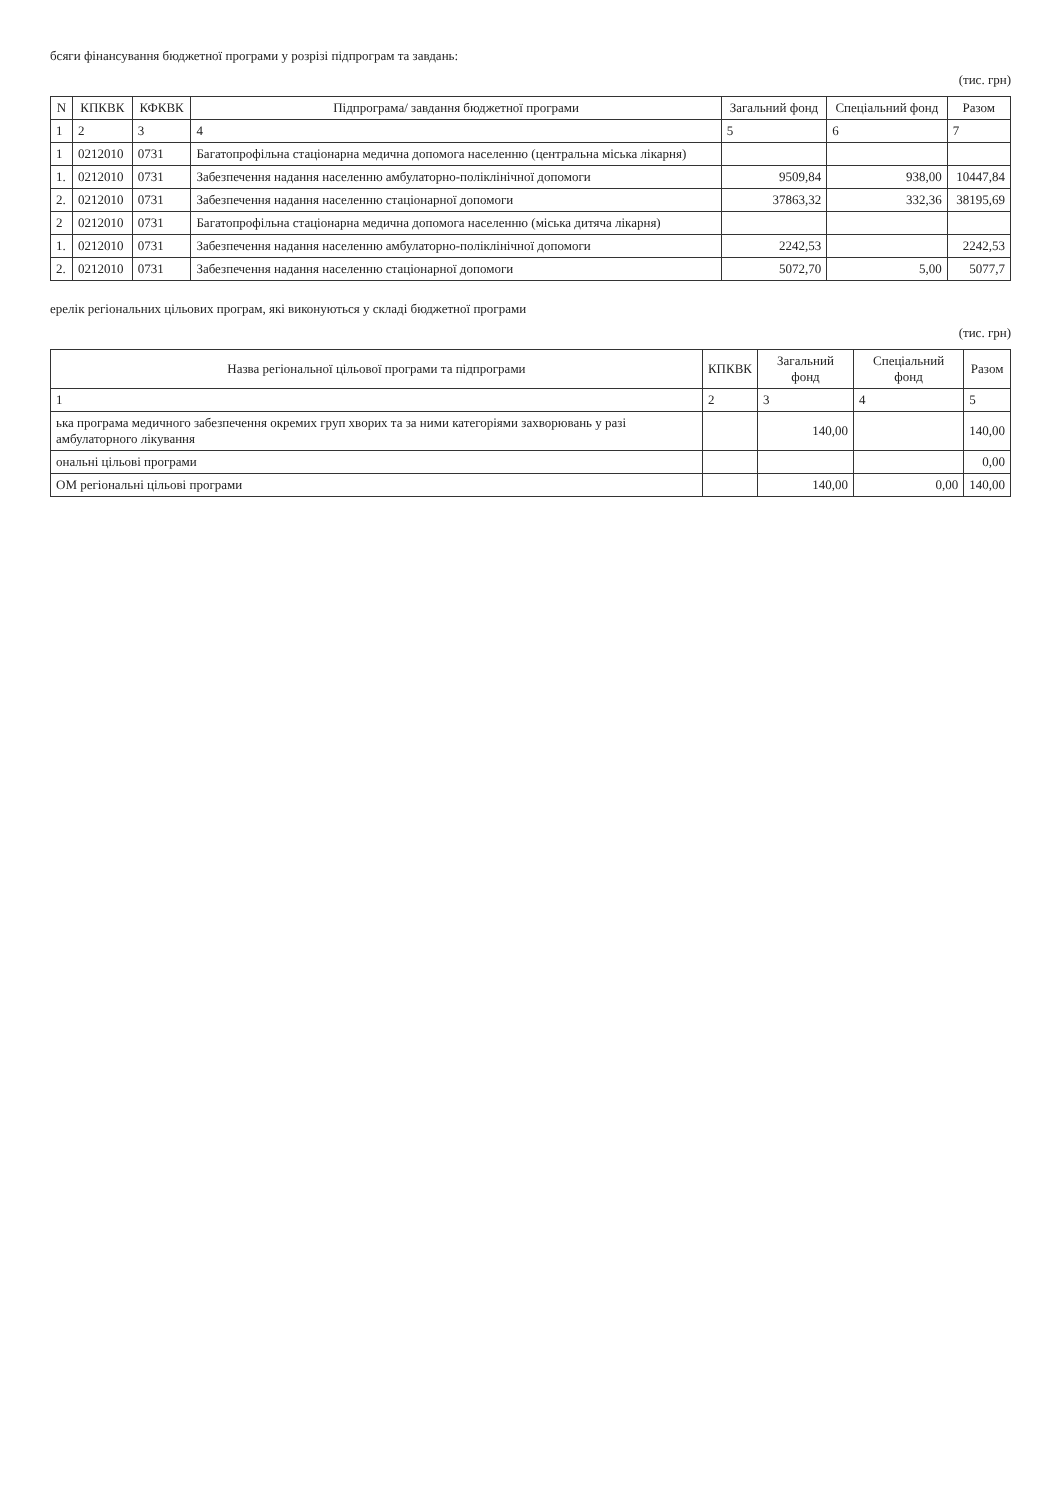бсяги фінансування бюджетної програми у розрізі підпрограм та завдань:
(тис. грн)
| N | КПКВК | КФКВК | Підпрограма/ завдання бюджетної програми | Загальний фонд | Спеціальний фонд | Разом |
| --- | --- | --- | --- | --- | --- | --- |
| 1 | 2 | 3 | 4 | 5 | 6 | 7 |
| 1 | 0212010 | 0731 | Багатопрофільна стаціонарна медична допомога населенню (центральна міська лікарня) | | | |
| 1. | 0212010 | 0731 | Забезпечення надання населенню амбулаторно-поліклінічної допомоги | 9509,84 | 938,00 | 10447,84 |
| 2. | 0212010 | 0731 | Забезпечення надання населенню стаціонарної допомоги | 37863,32 | 332,36 | 38195,69 |
| 2 | 0212010 | 0731 | Багатопрофільна стаціонарна медична допомога населенню (міська дитяча лікарня) | | | |
| 1. | 0212010 | 0731 | Забезпечення надання населенню амбулаторно-поліклінічної допомоги | 2242,53 | | 2242,53 |
| 2. | 0212010 | 0731 | Забезпечення надання населенню стаціонарної допомоги | 5072,70 | 5,00 | 5077,7 |
ерелік регіональних цільових програм, які виконуються у складі бюджетної програми
(тис. грн)
| Назва регіональної цільової програми та підпрограми | КПКВК | Загальний фонд | Спеціальний фонд | Разом |
| --- | --- | --- | --- | --- |
| 1 | 2 | 3 | 4 | 5 |
| ька програма медичного забезпечення окремих груп хворих та за ними категоріями захворювань у разі амбулаторного лікування | | 140,00 | | 140,00 |
| ональні цільові програми | | | | 0,00 |
| ОМ регіональні цільові програми | | 140,00 | 0,00 | 140,00 |